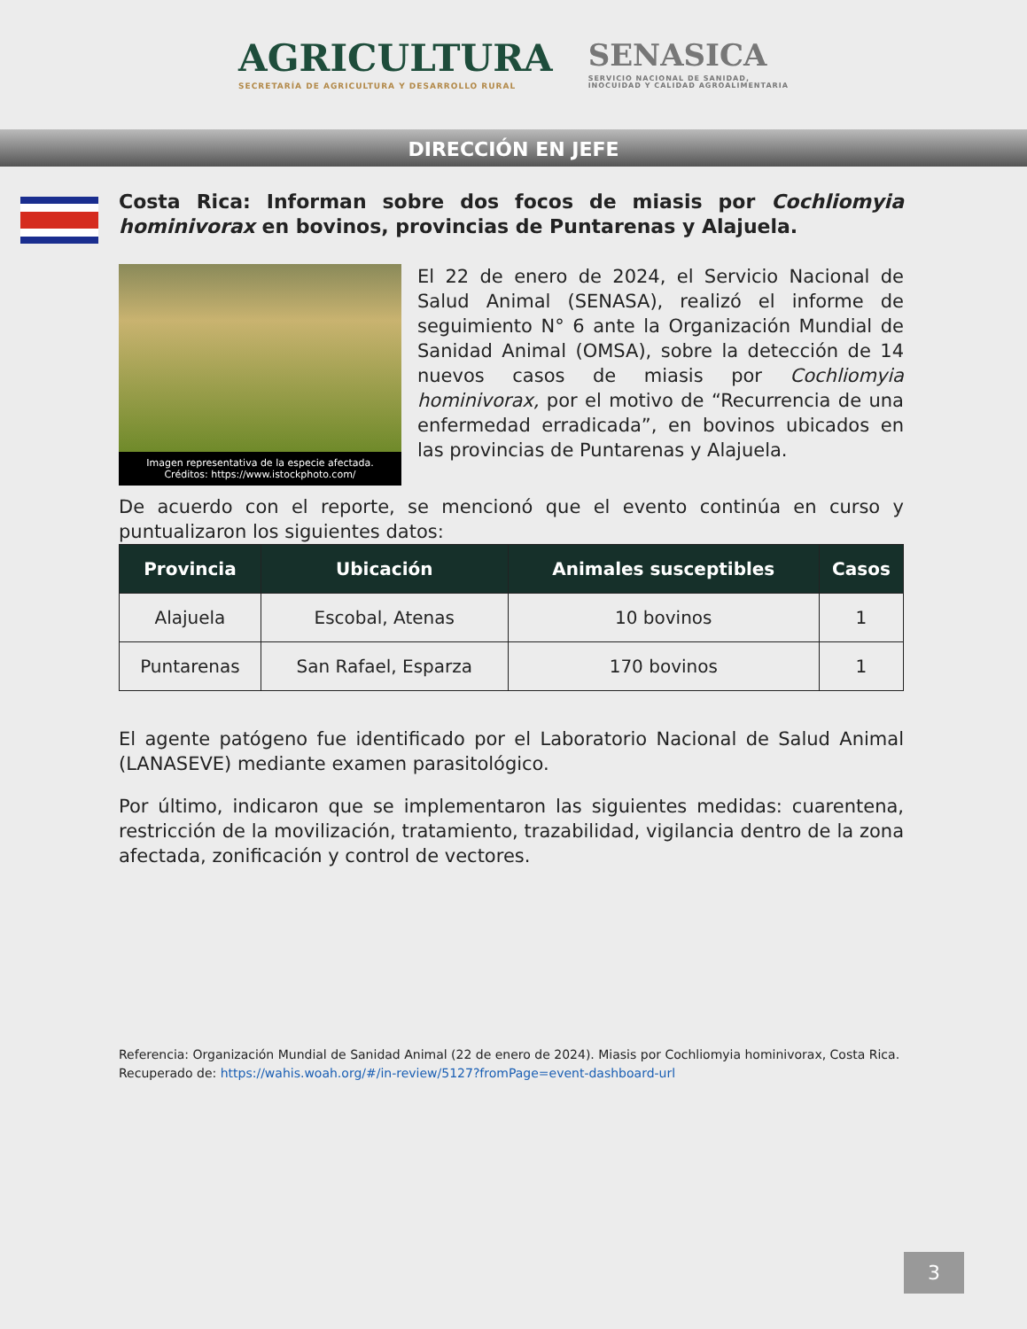AGRICULTURA
SECRETARÍA DE AGRICULTURA Y DESARROLLO RURAL
SENASICA
SERVICIO NACIONAL DE SANIDAD,
INOCUIDAD Y CALIDAD AGROALIMENTARIA
DIRECCIÓN EN JEFE
Costa Rica: Informan sobre dos focos de miasis por Cochliomyia hominivorax en bovinos, provincias de Puntarenas y Alajuela.
Imagen representativa de la especie afectada.
Créditos: https://www.istockphoto.com/
El 22 de enero de 2024, el Servicio Nacional de Salud Animal (SENASA), realizó el informe de seguimiento N° 6 ante la Organización Mundial de Sanidad Animal (OMSA), sobre la detección de 14 nuevos casos de miasis por Cochliomyia hominivorax, por el motivo de “Recurrencia de una enfermedad erradicada”, en bovinos ubicados en las provincias de Puntarenas y Alajuela.
De acuerdo con el reporte, se mencionó que el evento continúa en curso y puntualizaron los siguientes datos:
| Provincia | Ubicación | Animales susceptibles | Casos |
| --- | --- | --- | --- |
| Alajuela | Escobal, Atenas | 10 bovinos | 1 |
| Puntarenas | San Rafael, Esparza | 170 bovinos | 1 |
El agente patógeno fue identificado por el Laboratorio Nacional de Salud Animal (LANASEVE) mediante examen parasitológico.
Por último, indicaron que se implementaron las siguientes medidas: cuarentena, restricción de la movilización, tratamiento, trazabilidad, vigilancia dentro de la zona afectada, zonificación y control de vectores.
Referencia: Organización Mundial de Sanidad Animal (22 de enero de 2024). Miasis por Cochliomyia hominivorax, Costa Rica.
Recuperado de: https://wahis.woah.org/#/in-review/5127?fromPage=event-dashboard-url
3